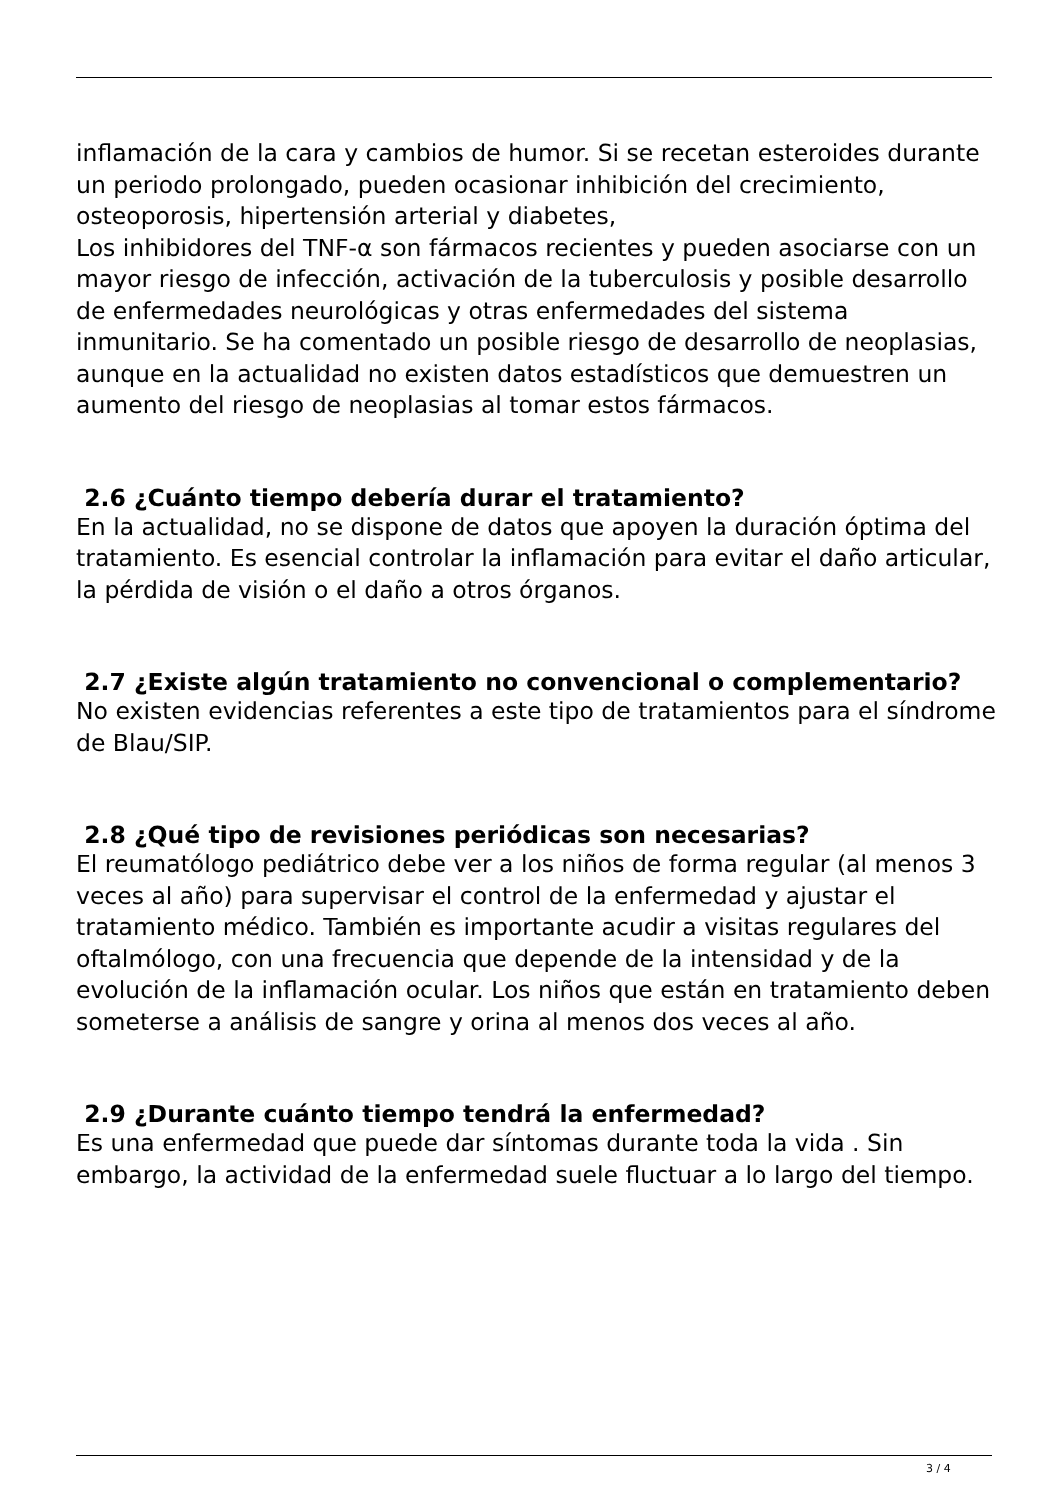inflamación de la cara y cambios de humor. Si se recetan esteroides durante un periodo prolongado, pueden ocasionar inhibición del crecimiento, osteoporosis, hipertensión arterial y diabetes,
Los inhibidores del TNF-α son fármacos recientes y pueden asociarse con un mayor riesgo de infección, activación de la tuberculosis y posible desarrollo de enfermedades neurológicas y otras enfermedades del sistema inmunitario. Se ha comentado un posible riesgo de desarrollo de neoplasias, aunque en la actualidad no existen datos estadísticos que demuestren un aumento del riesgo de neoplasias al tomar estos fármacos.
2.6 ¿Cuánto tiempo debería durar el tratamiento?
En la actualidad, no se dispone de datos que apoyen la duración óptima del tratamiento. Es esencial controlar la inflamación para evitar el daño articular, la pérdida de visión o el daño a otros órganos.
2.7 ¿Existe algún tratamiento no convencional o complementario?
No existen evidencias referentes a este tipo de tratamientos para el síndrome de Blau/SIP.
2.8 ¿Qué tipo de revisiones periódicas son necesarias?
El reumatólogo pediátrico debe ver a los niños de forma regular (al menos 3 veces al año) para supervisar el control de la enfermedad y ajustar el tratamiento médico. También es importante acudir a visitas regulares del oftalmólogo, con una frecuencia que depende de la intensidad y de la evolución de la inflamación ocular. Los niños que están en tratamiento deben someterse a análisis de sangre y orina al menos dos veces al año.
2.9 ¿Durante cuánto tiempo tendrá la enfermedad?
Es una enfermedad que puede dar síntomas durante toda la vida . Sin embargo, la actividad de la enfermedad suele fluctuar a lo largo del tiempo.
3 / 4